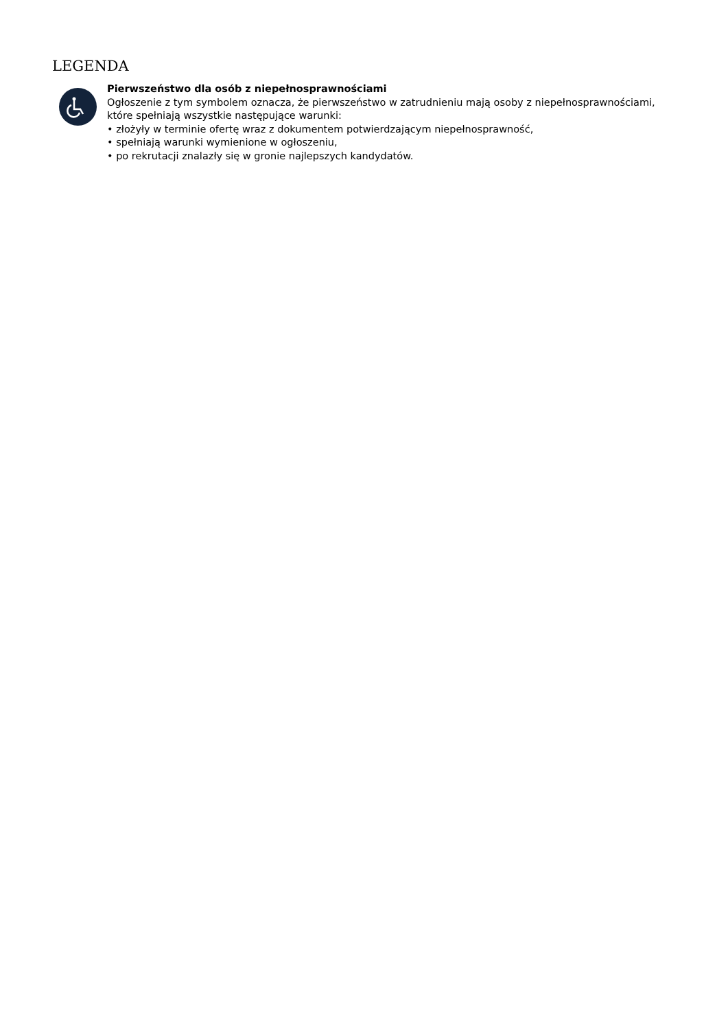LEGENDA
Pierwszeństwo dla osób z niepełnosprawnościami
Ogłoszenie z tym symbolem oznacza, że pierwszeństwo w zatrudnieniu mają osoby z niepełnosprawnościami,
które spełniają wszystkie następujące warunki:
• złożyły w terminie ofertę wraz z dokumentem potwierdzającym niepełnosprawność,
• spełniają warunki wymienione w ogłoszeniu,
• po rekrutacji znalazły się w gronie najlepszych kandydatów.